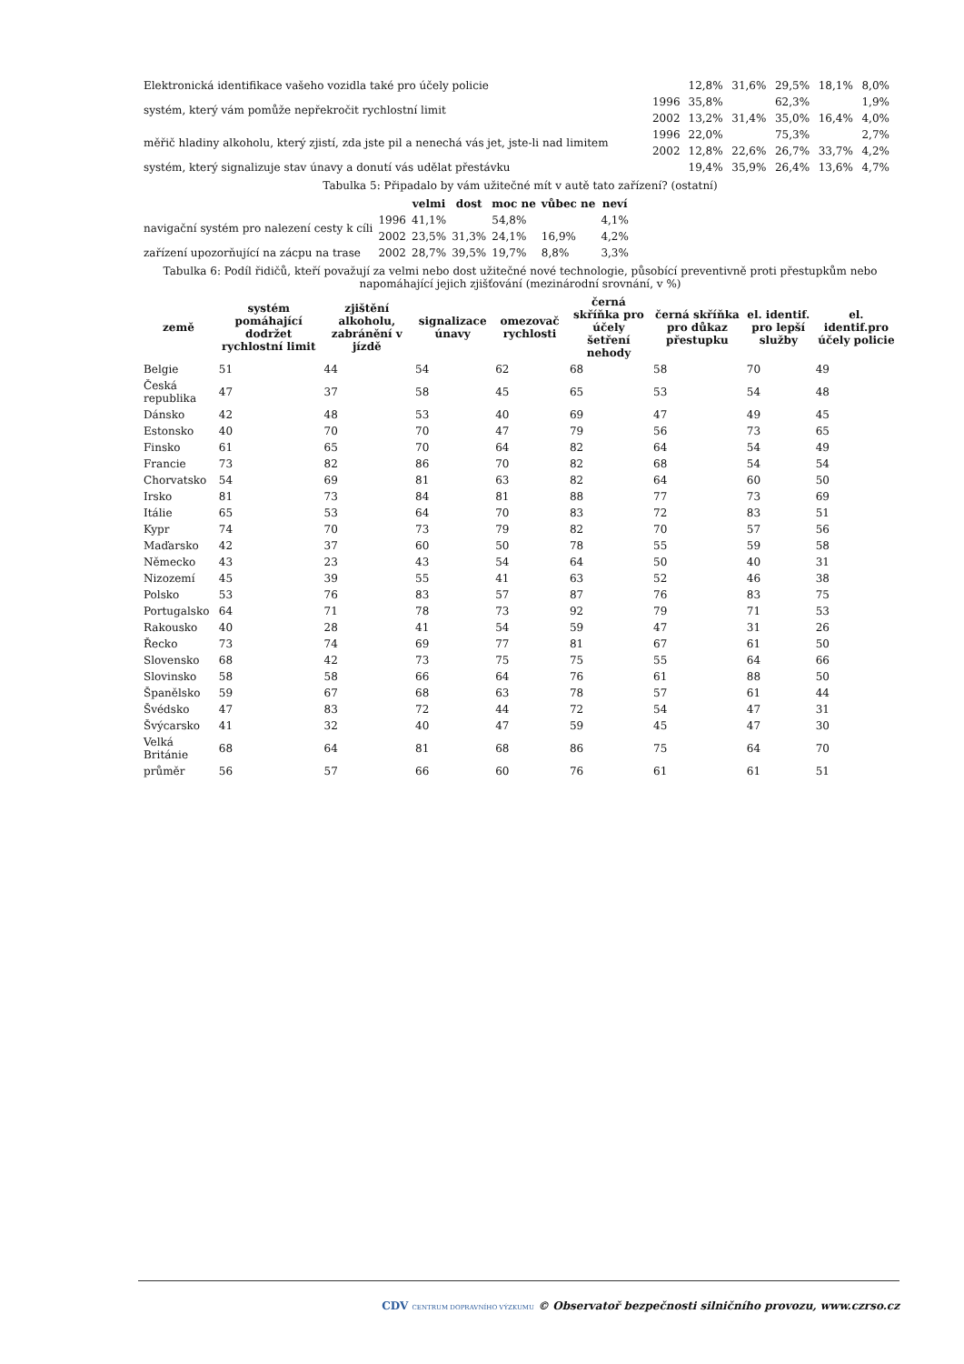| Elektronická identifikace vašeho vozidla také pro účely policie | | 12,8% | 31,6% | 29,5% | 18,1% | 8,0% |
| systém, který vám pomůže nepřekročit rychlostní limit | 1996 | 35,8% | | 62,3% | | 1,9% |
| | 2002 | 13,2% | 31,4% | 35,0% | 16,4% | 4,0% |
| měřič hladiny alkoholu, který zjistí, zda jste pil a nenechá vás jet, jste-li nad limitem | 1996 | 22,0% | | 75,3% | | 2,7% |
| | 2002 | 12,8% | 22,6% | 26,7% | 33,7% | 4,2% |
| systém, který signalizuje stav únavy a donutí vás udělat přestávku | | 19,4% | 35,9% | 26,4% | 13,6% | 4,7% |
Tabulka 5: Připadalo by vám užitečné mít v autě tato zařízení? (ostatní)
| | | velmi | dost | moc ne | vůbec ne | neví |
| navigační systém pro nalezení cesty k cíli | 1996 | 41,1% | | 54,8% | | 4,1% |
| | 2002 | 23,5% | 31,3% | 24,1% | 16,9% | 4,2% |
| zařízení upozorňující na zácpu na trase | 2002 | 28,7% | 39,5% | 19,7% | 8,8% | 3,3% |
Tabulka 6: Podíl řidičů, kteří považují za velmi nebo dost užitečné nové technologie, působící preventivně proti přestupkům nebo napomáhající jejich zjišťování (mezinárodní srovnání, v %)
| země | systém pomáhající dodržet rychlostní limit | zjištění alkoholu, zabránění v jízdě | signalizace únavy | omezovač rychlosti | černá skříňka pro účely šetření nehody | černá skříňka pro důkaz přestupku | el. identif. pro lepší služby | el. identif.pro účely policie |
| --- | --- | --- | --- | --- | --- | --- | --- | --- |
| Belgie | 51 | 44 | 54 | 62 | 68 | 58 | 70 | 49 |
| Česká republika | 47 | 37 | 58 | 45 | 65 | 53 | 54 | 48 |
| Dánsko | 42 | 48 | 53 | 40 | 69 | 47 | 49 | 45 |
| Estonsko | 40 | 70 | 70 | 47 | 79 | 56 | 73 | 65 |
| Finsko | 61 | 65 | 70 | 64 | 82 | 64 | 54 | 49 |
| Francie | 73 | 82 | 86 | 70 | 82 | 68 | 54 | 54 |
| Chorvatsko | 54 | 69 | 81 | 63 | 82 | 64 | 60 | 50 |
| Irsko | 81 | 73 | 84 | 81 | 88 | 77 | 73 | 69 |
| Itálie | 65 | 53 | 64 | 70 | 83 | 72 | 83 | 51 |
| Kypr | 74 | 70 | 73 | 79 | 82 | 70 | 57 | 56 |
| Maďarsko | 42 | 37 | 60 | 50 | 78 | 55 | 59 | 58 |
| Německo | 43 | 23 | 43 | 54 | 64 | 50 | 40 | 31 |
| Nizozemí | 45 | 39 | 55 | 41 | 63 | 52 | 46 | 38 |
| Polsko | 53 | 76 | 83 | 57 | 87 | 76 | 83 | 75 |
| Portugalsko | 64 | 71 | 78 | 73 | 92 | 79 | 71 | 53 |
| Rakousko | 40 | 28 | 41 | 54 | 59 | 47 | 31 | 26 |
| Řecko | 73 | 74 | 69 | 77 | 81 | 67 | 61 | 50 |
| Slovensko | 68 | 42 | 73 | 75 | 75 | 55 | 64 | 66 |
| Slovinsko | 58 | 58 | 66 | 64 | 76 | 61 | 88 | 50 |
| Španělsko | 59 | 67 | 68 | 63 | 78 | 57 | 61 | 44 |
| Švédsko | 47 | 83 | 72 | 44 | 72 | 54 | 47 | 31 |
| Švýcarsko | 41 | 32 | 40 | 47 | 59 | 45 | 47 | 30 |
| Velká Británie | 68 | 64 | 81 | 68 | 86 | 75 | 64 | 70 |
| průměr | 56 | 57 | 66 | 60 | 76 | 61 | 61 | 51 |
CDV CENTRUM DOPRAVNÍHO VÝZKUMU © Observatoř bezpečnosti silničního provozu, www.czrso.cz